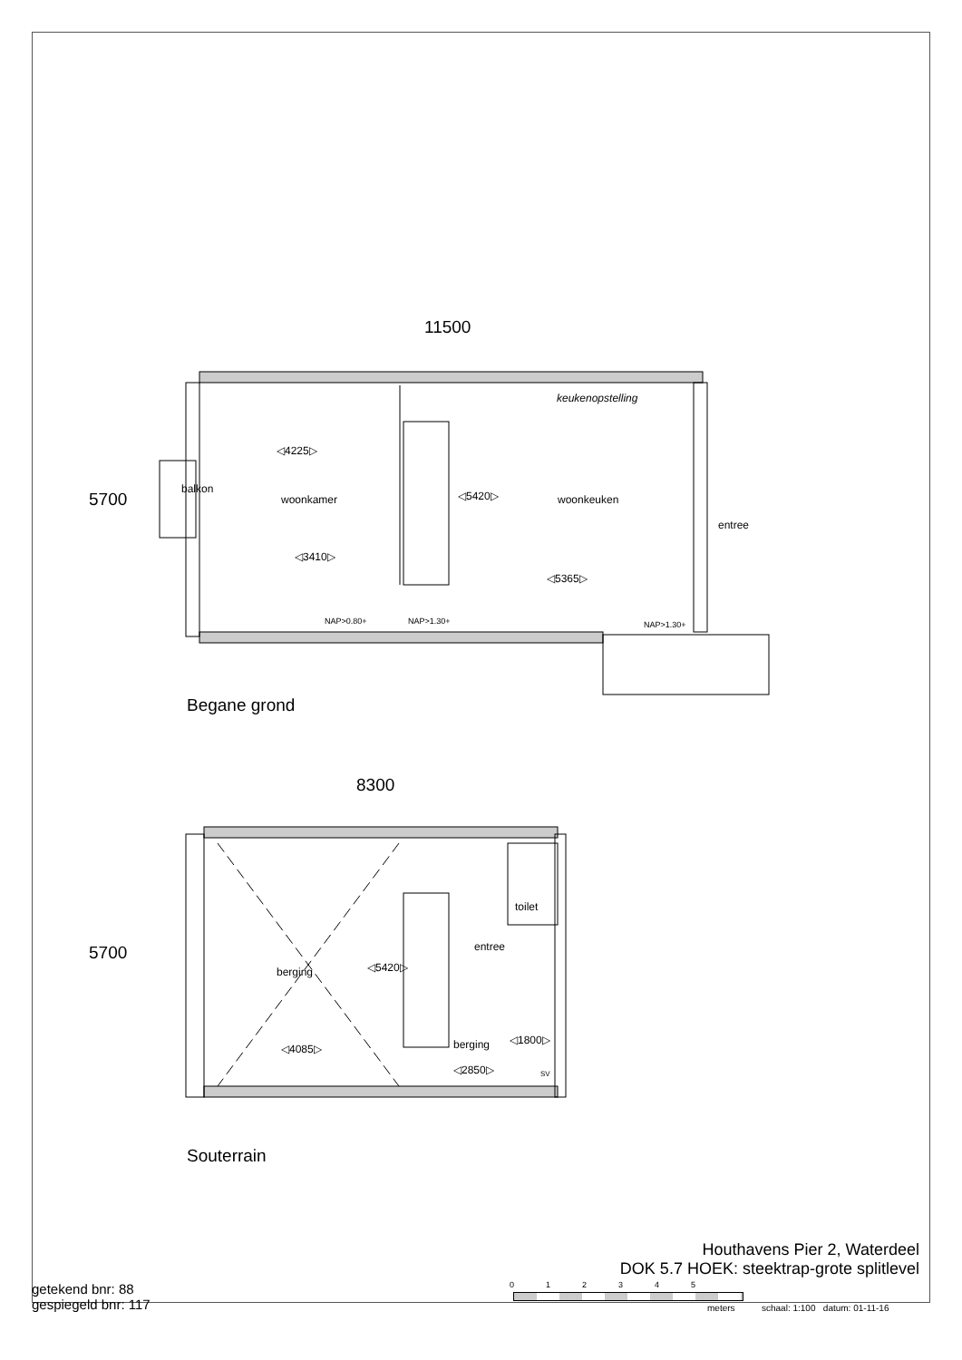11500
5700
◁4225▷
balkon
woonkamer
◁3410▷
◁5420▷
keukenopstelling
woonkeuken
entree
◁5365▷
NAP>0.80+ NAP>1.30+ NAP>1.30+
Begane grond
8300
5700
toilet
entree
berging ◁5420▷
berging
◁4085▷
◁2850▷
◁1800▷
SV
Souterrain
Houthavens Pier 2, Waterdeel
DOK 5.7 HOEK: steektrap-grote splitlevel
getekend bnr: 88
gespiegeld bnr: 117
0 1 2 3 4 5
meters
schaal: 1:100 datum: 01-11-16